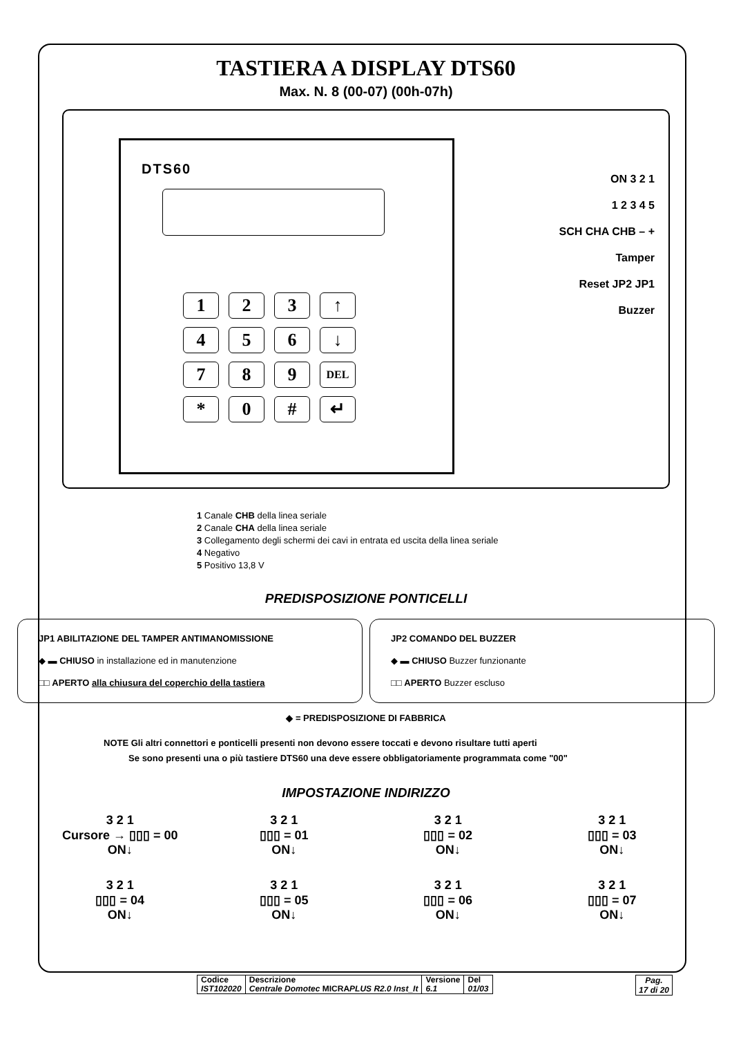TASTIERA A DISPLAY DTS60
Max. N. 8 (00-07) (00h-07h)
DTS60
123 ↑ 456 ↓ 789 DEL * 0 # ↵
ON 3 2 1
1 2 3 4 5
SCH CHA CHB – +
Tamper
Reset JP2 JP1
Buzzer
1 Canale CHB della linea seriale
2 Canale CHA della linea seriale
3 Collegamento degli schermi dei cavi in entrata ed uscita della linea seriale
4 Negativo
5 Positivo 13,8 V
PREDISPOSIZIONE PONTICELLI
JP1 ABILITAZIONE DEL TAMPER ANTIMANOMISSIONE
◆ ▬ CHIUSO in installazione ed in manutenzione
□□ APERTO alla chiusura del coperchio della tastiera
JP2 COMANDO DEL BUZZER
◆ ▬ CHIUSO Buzzer funzionante
□□ APERTO Buzzer escluso
◆ = PREDISPOSIZIONE DI FABBRICA
NOTE Gli altri connettori e ponticelli presenti non devono essere toccati e devono risultare tutti aperti
Se sono presenti una o più tastiere DTS60 una deve essere obbligatoriamente programmata come "00"
IMPOSTAZIONE INDIRIZZO
3 2 1
Cursore → ▯▯▯ = 00
ON↓
3 2 1
▯▯▯ = 01
ON↓
3 2 1
▯▯▯ = 02
ON↓
3 2 1
▯▯▯ = 03
ON↓
3 2 1
▯▯▯ = 04
ON↓
3 2 1
▯▯▯ = 05
ON↓
3 2 1
▯▯▯ = 06
ON↓
3 2 1
▯▯▯ = 07
ON↓
| Codice IST102020 | Descrizione Centrale Domotec MICRA PLUS R2.0 Inst_It | Versione 6.1 | Del 01/03 |
Pag.
17 di 20